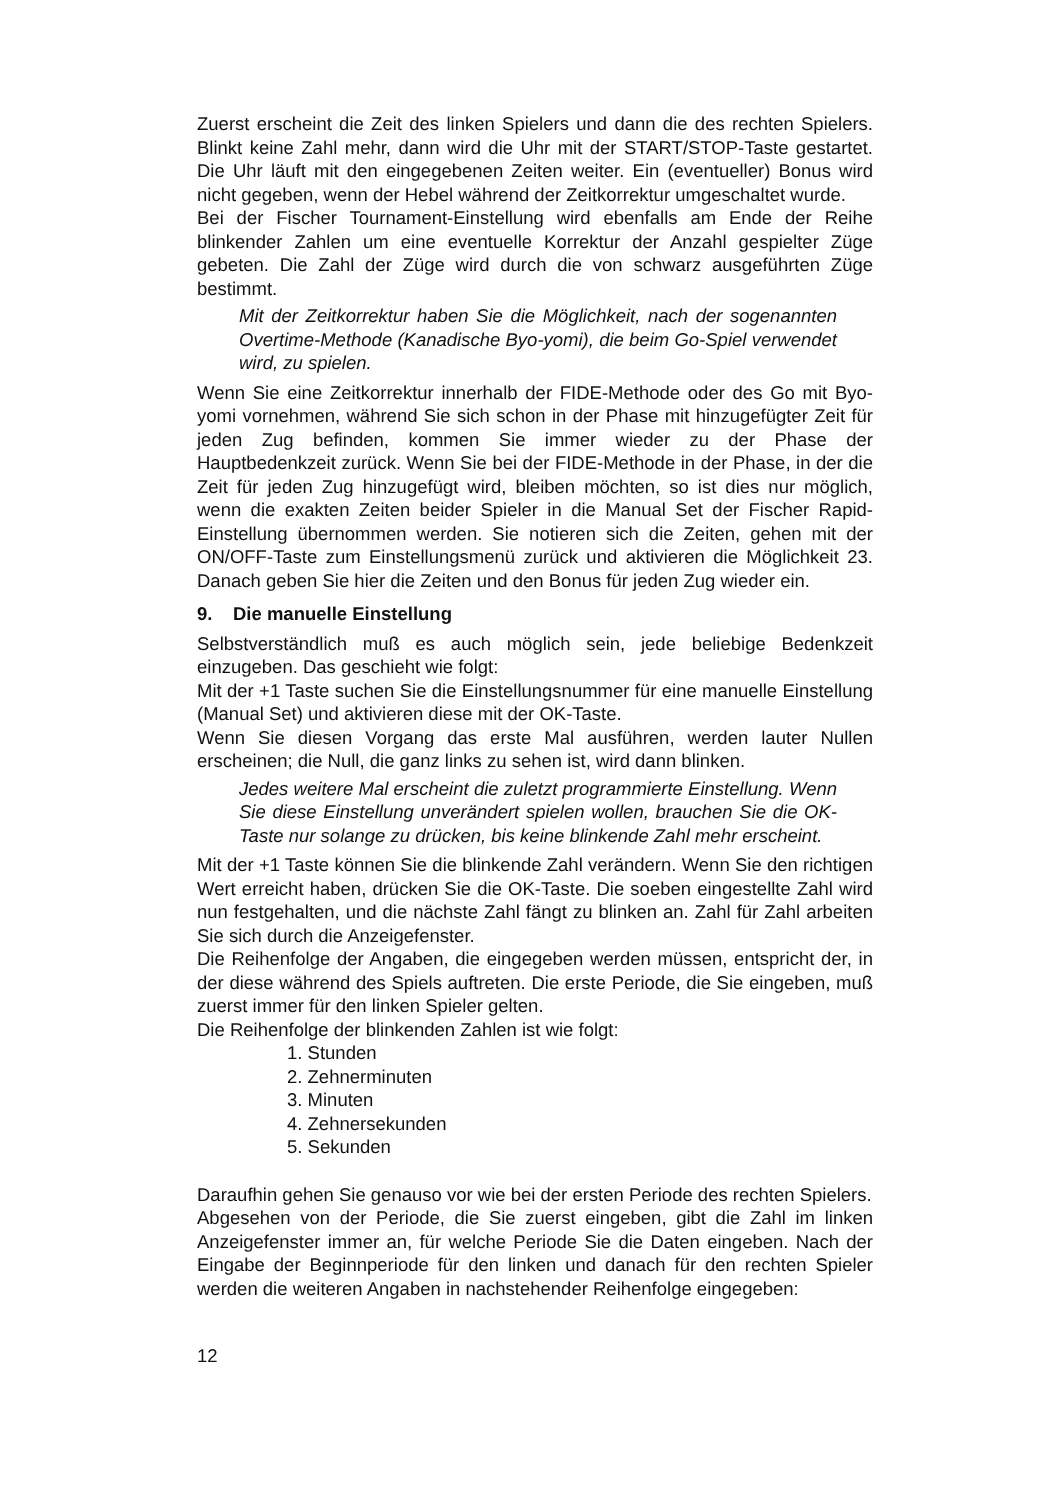Zuerst erscheint die Zeit des linken Spielers und dann die des rechten Spielers. Blinkt keine Zahl mehr, dann wird die Uhr mit der START/STOP-Taste gestartet. Die Uhr läuft mit den eingegebenen Zeiten weiter. Ein (eventueller) Bonus wird nicht gegeben, wenn der Hebel während der Zeitkorrektur umgeschaltet wurde.
Bei der Fischer Tournament-Einstellung wird ebenfalls am Ende der Reihe blinkender Zahlen um eine eventuelle Korrektur der Anzahl gespielter Züge gebeten. Die Zahl der Züge wird durch die von schwarz ausgeführten Züge bestimmt.
Mit der Zeitkorrektur haben Sie die Möglichkeit, nach der sogenannten Overtime-Methode (Kanadische Byo-yomi), die beim Go-Spiel verwendet wird, zu spielen.
Wenn Sie eine Zeitkorrektur innerhalb der FIDE-Methode oder des Go mit Byo-yomi vornehmen, während Sie sich schon in der Phase mit hinzugefügter Zeit für jeden Zug befinden, kommen Sie immer wieder zu der Phase der Hauptbedenkzeit zurück. Wenn Sie bei der FIDE-Methode in der Phase, in der die Zeit für jeden Zug hinzugefügt wird, bleiben möchten, so ist dies nur möglich, wenn die exakten Zeiten beider Spieler in die Manual Set der Fischer Rapid-Einstellung übernommen werden. Sie notieren sich die Zeiten, gehen mit der ON/OFF-Taste zum Einstellungsmenü zurück und aktivieren die Möglichkeit 23. Danach geben Sie hier die Zeiten und den Bonus für jeden Zug wieder ein.
9. Die manuelle Einstellung
Selbstverständlich muß es auch möglich sein, jede beliebige Bedenkzeit einzugeben. Das geschieht wie folgt:
Mit der +1 Taste suchen Sie die Einstellungsnummer für eine manuelle Einstellung (Manual Set) und aktivieren diese mit der OK-Taste.
Wenn Sie diesen Vorgang das erste Mal ausführen, werden lauter Nullen erscheinen; die Null, die ganz links zu sehen ist, wird dann blinken.
Jedes weitere Mal erscheint die zuletzt programmierte Einstellung. Wenn Sie diese Einstellung unverändert spielen wollen, brauchen Sie die OK-Taste nur solange zu drücken, bis keine blinkende Zahl mehr erscheint.
Mit der +1 Taste können Sie die blinkende Zahl verändern. Wenn Sie den richtigen Wert erreicht haben, drücken Sie die OK-Taste. Die soeben eingestellte Zahl wird nun festgehalten, und die nächste Zahl fängt zu blinken an. Zahl für Zahl arbeiten Sie sich durch die Anzeigefenster.
Die Reihenfolge der Angaben, die eingegeben werden müssen, entspricht der, in der diese während des Spiels auftreten. Die erste Periode, die Sie eingeben, muß zuerst immer für den linken Spieler gelten.
Die Reihenfolge der blinkenden Zahlen ist wie folgt:
1. Stunden
2. Zehnerminuten
3. Minuten
4. Zehnersekunden
5. Sekunden
Daraufhin gehen Sie genauso vor wie bei der ersten Periode des rechten Spielers.
Abgesehen von der Periode, die Sie zuerst eingeben, gibt die Zahl im linken Anzeigefenster immer an, für welche Periode Sie die Daten eingeben. Nach der Eingabe der Beginnperiode für den linken und danach für den rechten Spieler werden die weiteren Angaben in nachstehender Reihenfolge eingegeben:
12